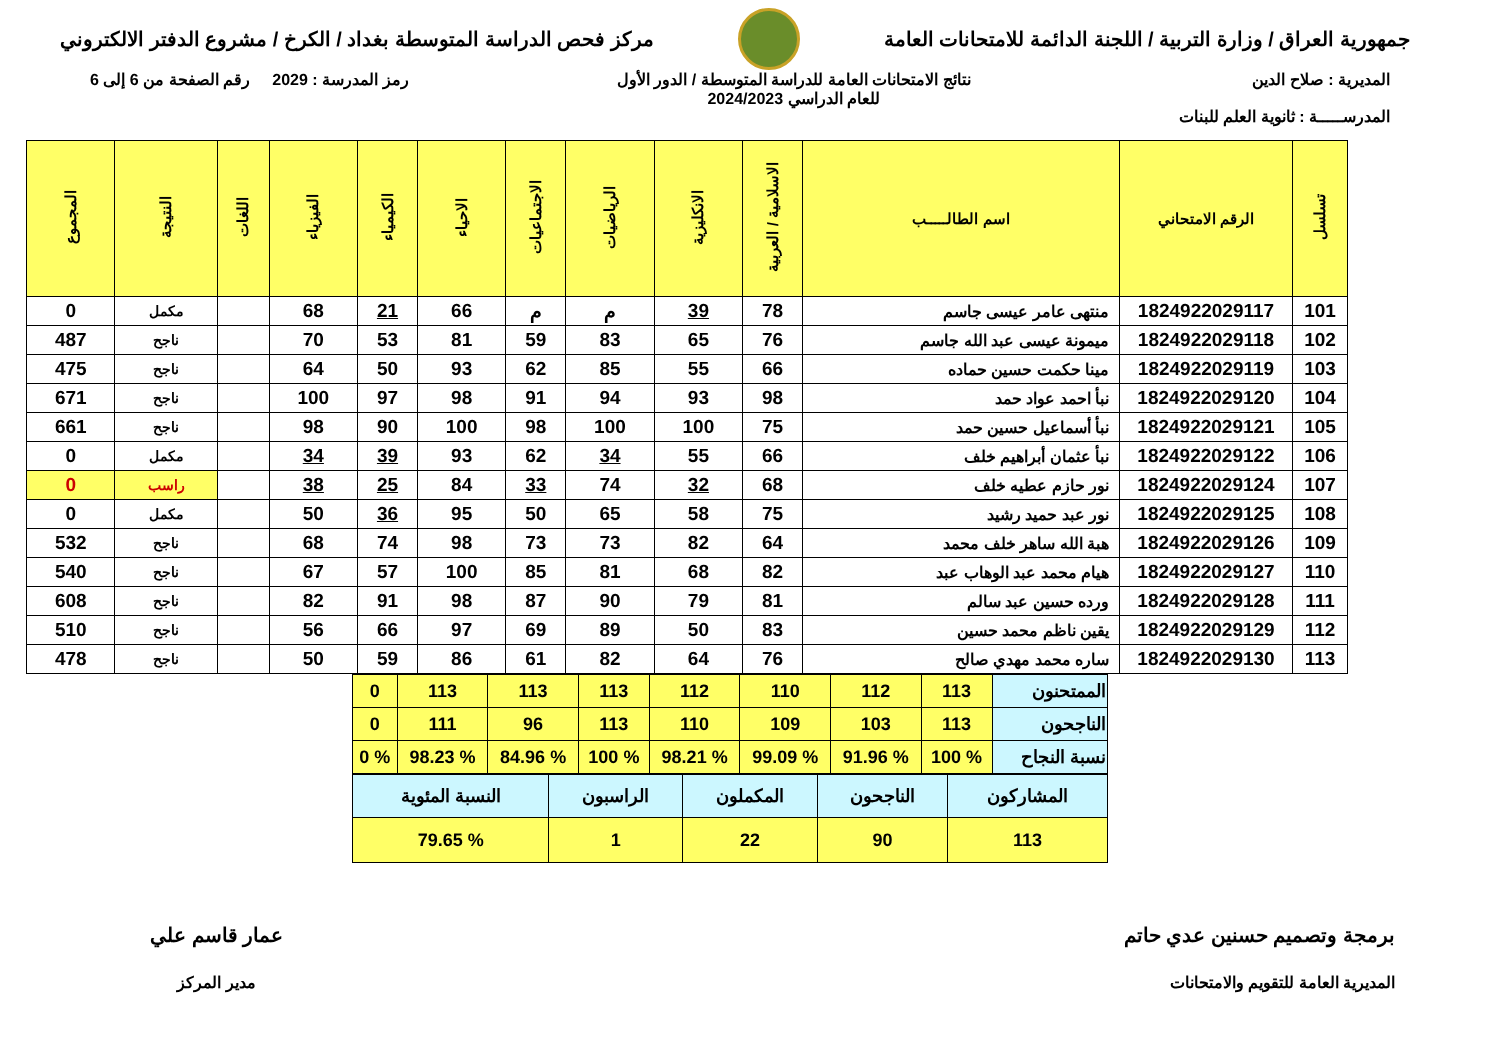جمهورية العراق / وزارة التربية / اللجنة الدائمة للامتحانات العامة
مركز فحص الدراسة المتوسطة بغداد / الكرخ / مشروع الدفتر الالكتروني
المديرية : صلاح الدين
المدرســـــة : ثانوية العلم للبنات
نتائج الامتحانات العامة للدراسة المتوسطة / الدور الأول
للعام الدراسي 2024/2023
رمز المدرسة : 2029 رقم الصفحة من 6 إلى 6
| تسلسل | الرقم الامتحاني | اسم الطالـــــب | الاسلامية / العربية | الانكليزية | الرياضيات | الاجتماعيات | الاحياء | الكيمياء | الفيزياء | اللغات | النتيجة | المجموع |
| --- | --- | --- | --- | --- | --- | --- | --- | --- | --- | --- | --- | --- |
| 101 | 1824922029117 | منتهى عامر عيسى جاسم | 78 | 39 | م | م | 66 | 21 | 68 | | مكمل | 0 |
| 102 | 1824922029118 | ميمونة عيسى عبد الله جاسم | 76 | 65 | 83 | 59 | 81 | 53 | 70 | | ناجح | 487 |
| 103 | 1824922029119 | مينا حكمت حسين حماده | 66 | 55 | 85 | 62 | 93 | 50 | 64 | | ناجح | 475 |
| 104 | 1824922029120 | نبأ احمد عواد حمد | 98 | 93 | 94 | 91 | 98 | 97 | 100 | | ناجح | 671 |
| 105 | 1824922029121 | نبأ أسماعيل حسين حمد | 75 | 100 | 100 | 98 | 100 | 90 | 98 | | ناجح | 661 |
| 106 | 1824922029122 | نبأ عثمان أبراهيم خلف | 66 | 55 | 34 | 62 | 93 | 39 | 34 | | مكمل | 0 |
| 107 | 1824922029124 | نور حازم عطيه خلف | 68 | 32 | 74 | 33 | 84 | 25 | 38 | | راسب | 0 |
| 108 | 1824922029125 | نور عبد حميد رشيد | 75 | 58 | 65 | 50 | 95 | 36 | 50 | | مكمل | 0 |
| 109 | 1824922029126 | هبة الله ساهر خلف محمد | 64 | 82 | 73 | 73 | 98 | 74 | 68 | | ناجح | 532 |
| 110 | 1824922029127 | هيام محمد عبد الوهاب عبد | 82 | 68 | 81 | 85 | 100 | 57 | 67 | | ناجح | 540 |
| 111 | 1824922029128 | ورده حسين عبد سالم | 81 | 79 | 90 | 87 | 98 | 91 | 82 | | ناجح | 608 |
| 112 | 1824922029129 | يقين ناظم محمد حسين | 83 | 50 | 89 | 69 | 97 | 66 | 56 | | ناجح | 510 |
| 113 | 1824922029130 | ساره محمد مهدي صالح | 76 | 64 | 82 | 61 | 86 | 59 | 50 | | ناجح | 478 |
| الممتحنون | 113 | 112 | 110 | 112 | 113 | 113 | 113 | 0 |
| الناجحون | 113 | 103 | 109 | 110 | 113 | 96 | 111 | 0 |
| نسبة النجاح | % 100 | % 91.96 | % 99.09 | % 98.21 | % 100 | % 84.96 | % 98.23 | % 0 |
| المشاركون | الناجحون | المكملون | الراسبون | النسبة المئوية |
| 113 | 90 | 22 | 1 | % 79.65 |
برمجة وتصميم حسنين عدي حاتم
المديرية العامة للتقويم والامتحانات
عمار قاسم علي
مدير المركز